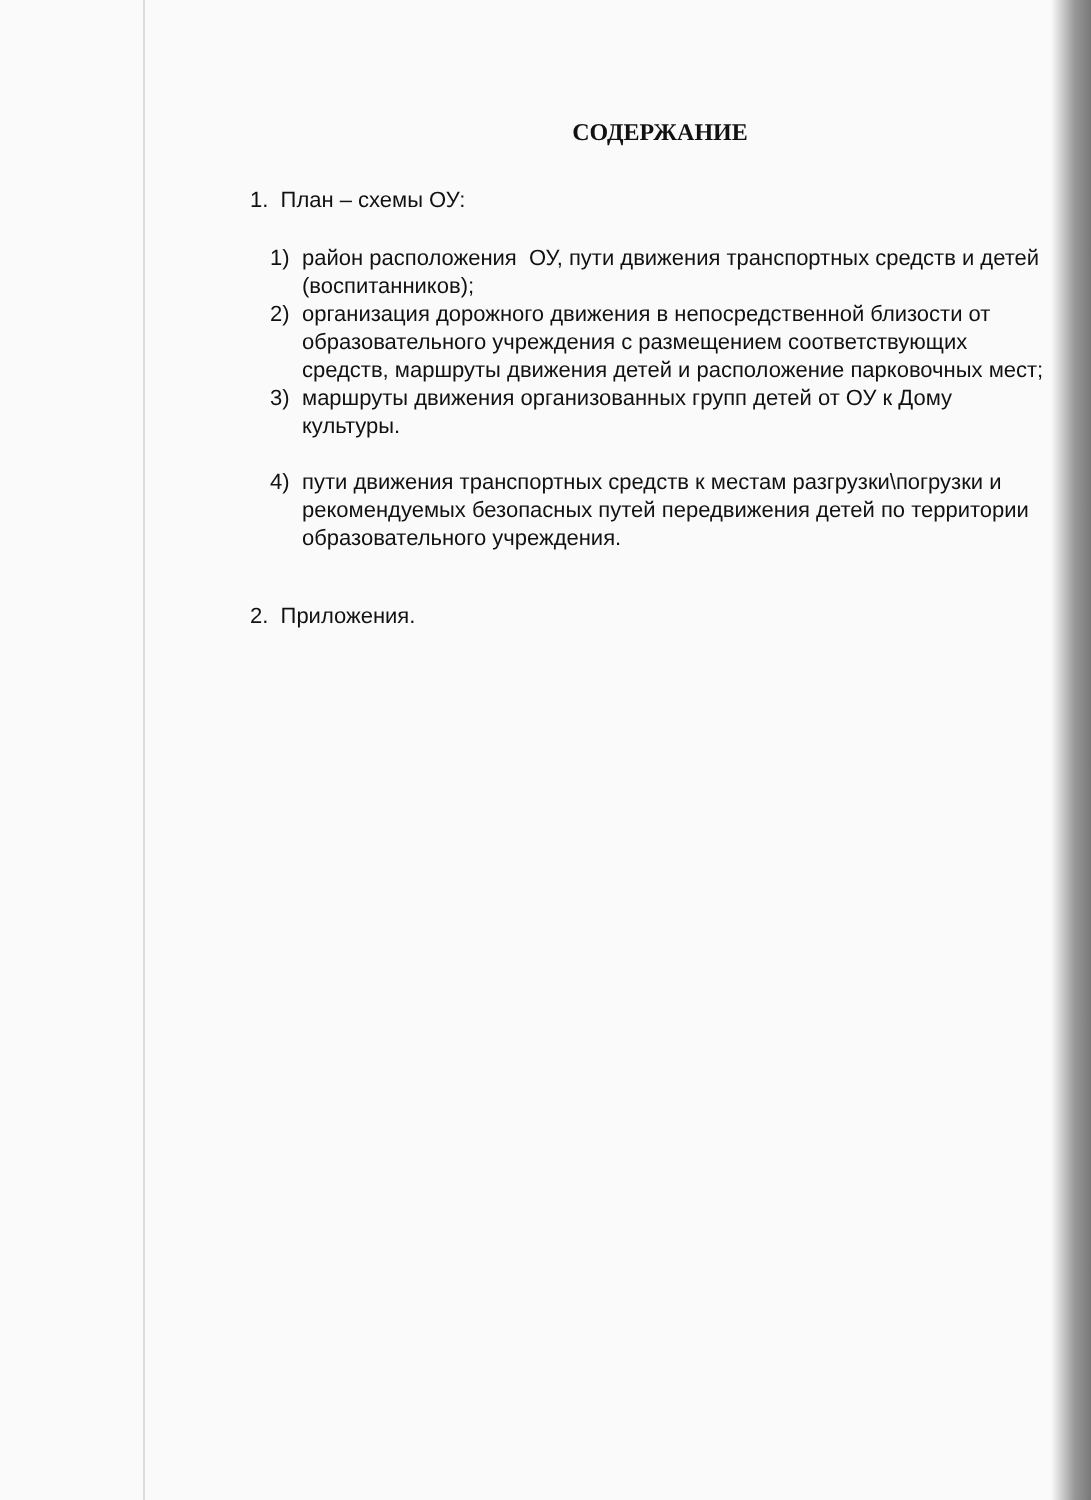СОДЕРЖАНИЕ
1. План – схемы ОУ:
1) район расположения ОУ, пути движения транспортных средств и детей (воспитанников);
2) организация дорожного движения в непосредственной близости от образовательного учреждения с размещением соответствующих средств, маршруты движения детей и расположение парковочных мест;
3) маршруты движения организованных групп детей от ОУ к Дому культуры.
4) пути движения транспортных средств к местам разгрузки\погрузки и рекомендуемых безопасных путей передвижения детей по территории образовательного учреждения.
2. Приложения.